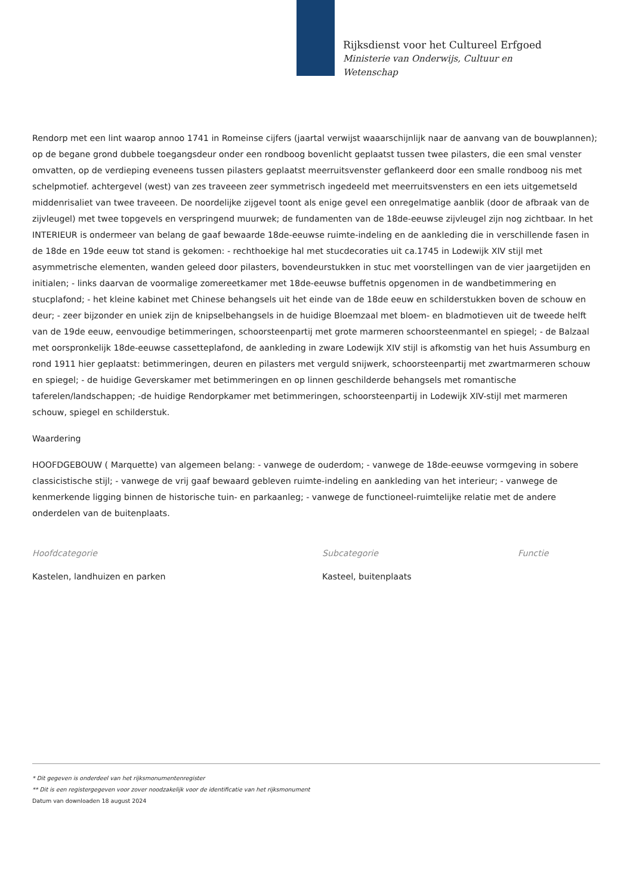Rijksdienst voor het Cultureel Erfgoed
Ministerie van Onderwijs, Cultuur en
Wetenschap
Rendorp met een lint waarop annoo 1741 in Romeinse cijfers (jaartal verwijst waaarschijnlijk naar de aanvang van de bouwplannen); op de begane grond dubbele toegangsdeur onder een rondboog bovenlicht geplaatst tussen twee pilasters, die een smal venster omvatten, op de verdieping eveneens tussen pilasters geplaatst meerruitsvenster geflankeerd door een smalle rondboog nis met schelpmotief. achtergevel (west) van zes traveeen zeer symmetrisch ingedeeld met meerruitsvensters en een iets uitgemetseld middenrisaliet van twee traveeen. De noordelijke zijgevel toont als enige gevel een onregelmatige aanblik (door de afbraak van de zijvleugel) met twee topgevels en verspringend muurwek; de fundamenten van de 18de-eeuwse zijvleugel zijn nog zichtbaar. In het INTERIEUR is ondermeer van belang de gaaf bewaarde 18de-eeuwse ruimte-indeling en de aankleding die in verschillende fasen in de 18de en 19de eeuw tot stand is gekomen: - rechthoekige hal met stucdecoraties uit ca.1745 in Lodewijk XIV stijl met asymmetrische elementen, wanden geleed door pilasters, bovendeurstukken in stuc met voorstellingen van de vier jaargetijden en initialen; - links daarvan de voormalige zomereetkamer met 18de-eeuwse buffetnis opgenomen in de wandbetimmering en stucplafond; - het kleine kabinet met Chinese behangsels uit het einde van de 18de eeuw en schilderstukken boven de schouw en deur; - zeer bijzonder en uniek zijn de knipselbehangsels in de huidige Bloemzaal met bloem- en bladmotieven uit de tweede helft van de 19de eeuw, eenvoudige betimmeringen, schoorsteenpartij met grote marmeren schoorsteenmantel en spiegel; - de Balzaal met oorspronkelijk 18de-eeuwse cassetteplafond, de aankleding in zware Lodewijk XIV stijl is afkomstig van het huis Assumburg en rond 1911 hier geplaatst: betimmeringen, deuren en pilasters met verguld snijwerk, schoorsteenpartij met zwartmarmeren schouw en spiegel; - de huidige Geverskamer met betimmeringen en op linnen geschilderde behangsels met romantische taferelen/landschappen; -de huidige Rendorpkamer met betimmeringen, schoorsteenpartij in Lodewijk XIV-stijl met marmeren schouw, spiegel en schilderstuk.
Waardering
HOOFDGEBOUW ( Marquette) van algemeen belang: - vanwege de ouderdom; - vanwege de 18de-eeuwse vormgeving in sobere classicistische stijl; - vanwege de vrij gaaf bewaard gebleven ruimte-indeling en aankleding van het interieur; - vanwege de kenmerkende ligging binnen de historische tuin- en parkaanleg; - vanwege de functioneel-ruimtelijke relatie met de andere onderdelen van de buitenplaats.
Hoofdcategorie
Kastelen, landhuizen en parken
Subcategorie
Kasteel, buitenplaats
Functie
* Dit gegeven is onderdeel van het rijksmonumentenregister
** Dit is een registergegeven voor zover noodzakelijk voor de identificatie van het rijksmonument
Datum van downloaden 18 august 2024